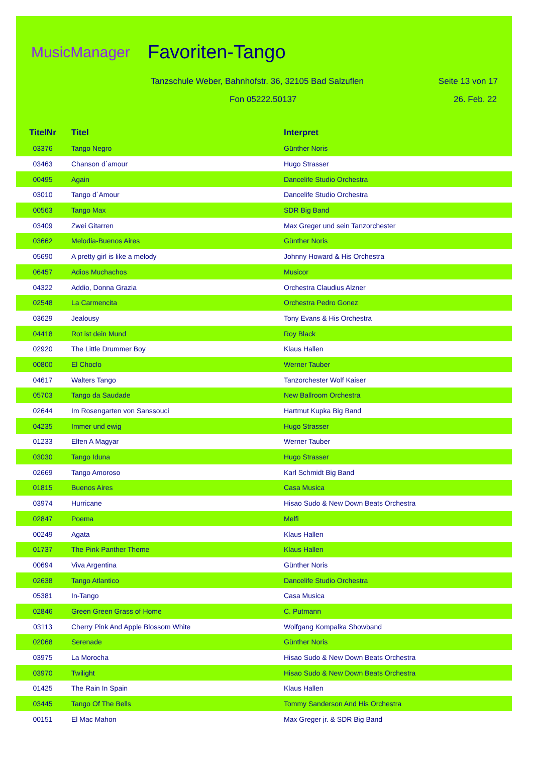MusicManager Favoriten-Tango
Tanzschule Weber, Bahnhofstr. 36, 32105 Bad Salzuflen
Seite 13 von 17
Fon 05222.50137 26. Feb. 22
| TitelNr | Titel | Interpret |
| --- | --- | --- |
| 03376 | Tango Negro | Günther Noris |
| 03463 | Chanson d´amour | Hugo Strasser |
| 00495 | Again | Dancelife Studio Orchestra |
| 03010 | Tango d´Amour | Dancelife Studio Orchestra |
| 00563 | Tango Max | SDR Big Band |
| 03409 | Zwei Gitarren | Max Greger und sein Tanzorchester |
| 03662 | Melodia-Buenos Aires | Günther Noris |
| 05690 | A pretty girl is like a melody | Johnny Howard & His Orchestra |
| 06457 | Adios Muchachos | Musicor |
| 04322 | Addio, Donna Grazia | Orchestra Claudius Alzner |
| 02548 | La Carmencita | Orchestra Pedro Gonez |
| 03629 | Jealousy | Tony Evans & His Orchestra |
| 04418 | Rot ist dein Mund | Roy Black |
| 02920 | The Little Drummer Boy | Klaus Hallen |
| 00800 | El Choclo | Werner Tauber |
| 04617 | Walters Tango | Tanzorchester Wolf Kaiser |
| 05703 | Tango da Saudade | New Ballroom Orchestra |
| 02644 | Im Rosengarten von Sanssouci | Hartmut Kupka Big Band |
| 04235 | Immer und ewig | Hugo Strasser |
| 01233 | Elfen A Magyar | Werner Tauber |
| 03030 | Tango Iduna | Hugo Strasser |
| 02669 | Tango Amoroso | Karl Schmidt Big Band |
| 01815 | Buenos Aires | Casa Musica |
| 03974 | Hurricane | Hisao Sudo & New Down Beats Orchestra |
| 02847 | Poema | Melfi |
| 00249 | Agata | Klaus Hallen |
| 01737 | The Pink Panther Theme | Klaus Hallen |
| 00694 | Viva Argentina | Günther Noris |
| 02638 | Tango Atlantico | Dancelife Studio Orchestra |
| 05381 | In-Tango | Casa Musica |
| 02846 | Green Green Grass of Home | C. Putmann |
| 03113 | Cherry Pink And Apple Blossom White | Wolfgang Kompalka Showband |
| 02068 | Serenade | Günther Noris |
| 03975 | La Morocha | Hisao Sudo & New Down Beats Orchestra |
| 03970 | Twilight | Hisao Sudo & New Down Beats Orchestra |
| 01425 | The Rain In Spain | Klaus Hallen |
| 03445 | Tango Of The Bells | Tommy Sanderson And His Orchestra |
| 00151 | El Mac Mahon | Max Greger jr. & SDR Big Band |